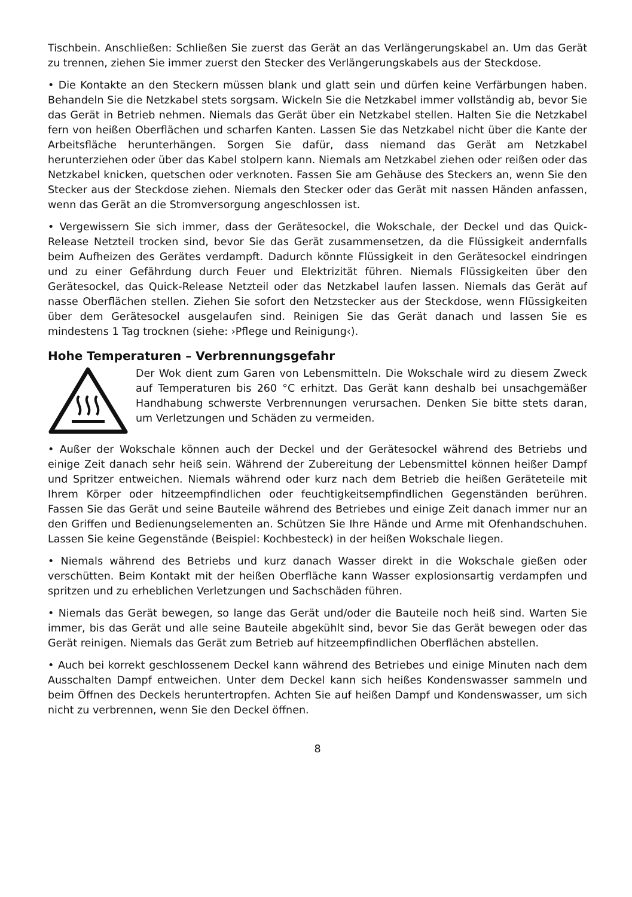Tischbein. Anschließen: Schließen Sie zuerst das Gerät an das Verlängerungskabel an. Um das Gerät zu trennen, ziehen Sie immer zuerst den Stecker des Verlängerungskabels aus der Steckdose.
• Die Kontakte an den Steckern müssen blank und glatt sein und dürfen keine Verfärbungen haben. Behandeln Sie die Netzkabel stets sorgsam. Wickeln Sie die Netzkabel immer vollständig ab, bevor Sie das Gerät in Betrieb nehmen. Niemals das Gerät über ein Netzkabel stellen. Halten Sie die Netzkabel fern von heißen Oberflächen und scharfen Kanten. Lassen Sie das Netzkabel nicht über die Kante der Arbeitsfläche herunterhängen. Sorgen Sie dafür, dass niemand das Gerät am Netzkabel herunterziehen oder über das Kabel stolpern kann. Niemals am Netzkabel ziehen oder reißen oder das Netzkabel knicken, quetschen oder verknoten. Fassen Sie am Gehäuse des Steckers an, wenn Sie den Stecker aus der Steckdose ziehen. Niemals den Stecker oder das Gerät mit nassen Händen anfassen, wenn das Gerät an die Stromversorgung angeschlossen ist.
• Vergewissern Sie sich immer, dass der Gerätesockel, die Wokschale, der Deckel und das Quick-Release Netzteil trocken sind, bevor Sie das Gerät zusammensetzen, da die Flüssigkeit andernfalls beim Aufheizen des Gerätes verdampft. Dadurch könnte Flüssigkeit in den Gerätesockel eindringen und zu einer Gefährdung durch Feuer und Elektrizität führen. Niemals Flüssigkeiten über den Gerätesockel, das Quick-Release Netzteil oder das Netzkabel laufen lassen. Niemals das Gerät auf nasse Oberflächen stellen. Ziehen Sie sofort den Netzstecker aus der Steckdose, wenn Flüssigkeiten über dem Gerätesockel ausgelaufen sind. Reinigen Sie das Gerät danach und lassen Sie es mindestens 1 Tag trocknen (siehe: ›Pflege und Reinigung‹).
Hohe Temperaturen – Verbrennungsgefahr
Der Wok dient zum Garen von Lebensmitteln. Die Wokschale wird zu diesem Zweck auf Temperaturen bis 260 °C erhitzt. Das Gerät kann deshalb bei unsachgemäßer Handhabung schwerste Verbrennungen verursachen. Denken Sie bitte stets daran, um Verletzungen und Schäden zu vermeiden.
• Außer der Wokschale können auch der Deckel und der Gerätesockel während des Betriebs und einige Zeit danach sehr heiß sein. Während der Zubereitung der Lebensmittel können heißer Dampf und Spritzer entweichen. Niemals während oder kurz nach dem Betrieb die heißen Geräteteile mit Ihrem Körper oder hitzeempfindlichen oder feuchtigkeitsempfindlichen Gegenständen berühren. Fassen Sie das Gerät und seine Bauteile während des Betriebes und einige Zeit danach immer nur an den Griffen und Bedienungselementen an. Schützen Sie Ihre Hände und Arme mit Ofenhandschuhen. Lassen Sie keine Gegenstände (Beispiel: Kochbesteck) in der heißen Wokschale liegen.
• Niemals während des Betriebs und kurz danach Wasser direkt in die Wokschale gießen oder verschütten. Beim Kontakt mit der heißen Oberfläche kann Wasser explosionsartig verdampfen und spritzen und zu erheblichen Verletzungen und Sachschäden führen.
• Niemals das Gerät bewegen, so lange das Gerät und/oder die Bauteile noch heiß sind. Warten Sie immer, bis das Gerät und alle seine Bauteile abgekühlt sind, bevor Sie das Gerät bewegen oder das Gerät reinigen. Niemals das Gerät zum Betrieb auf hitzeempfindlichen Oberflächen abstellen.
• Auch bei korrekt geschlossenem Deckel kann während des Betriebes und einige Minuten nach dem Ausschalten Dampf entweichen. Unter dem Deckel kann sich heißes Kondenswasser sammeln und beim Öffnen des Deckels heruntertropfen. Achten Sie auf heißen Dampf und Kondenswasser, um sich nicht zu verbrennen, wenn Sie den Deckel öffnen.
8